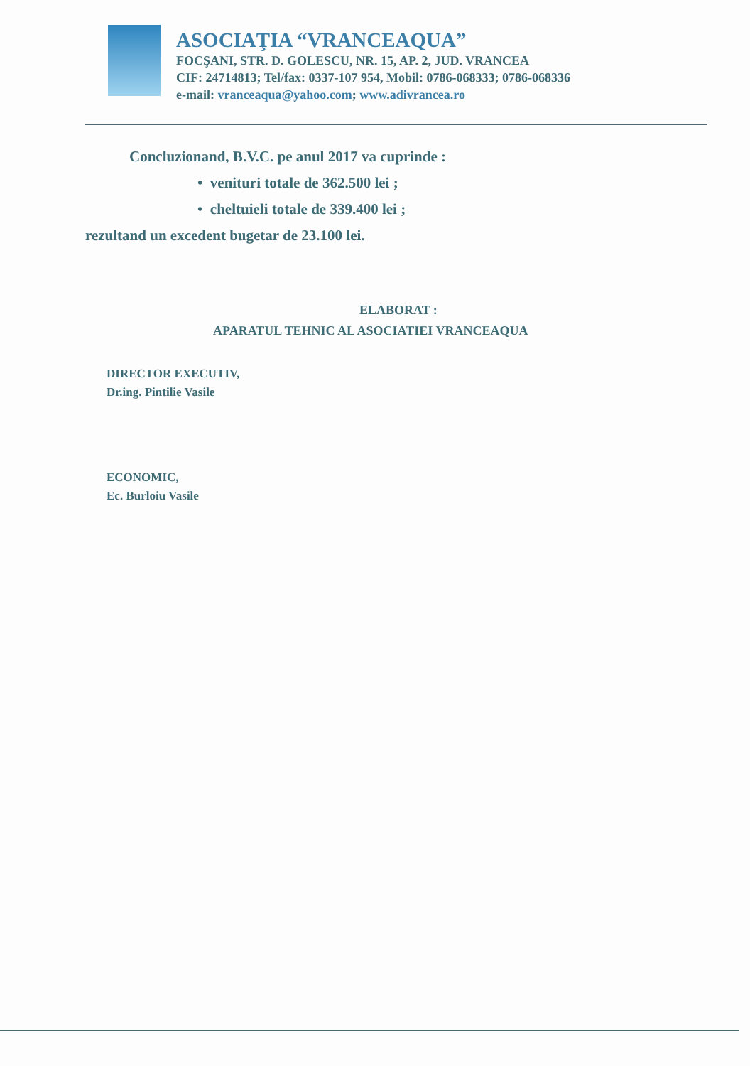ASOCIAŢIA “VRANCEAQUA”
FOCŞANI, STR. D. GOLESCU, NR. 15, AP. 2, JUD. VRANCEA
CIF: 24714813; Tel/fax: 0337-107 954, Mobil: 0786-068333; 0786-068336
e-mail: vranceaqua@yahoo.com; www.adivrancea.ro
Concluzionand, B.V.C. pe anul 2017 va cuprinde :
• venituri totale de 362.500 lei ;
• cheltuieli totale de 339.400 lei ;
rezultand un excedent bugetar de 23.100 lei.
ELABORAT :
APARATUL TEHNIC AL ASOCIATIEI VRANCEAQUA
DIRECTOR EXECUTIV,
Dr.ing. Pintilie Vasile
ECONOMIC,
Ec. Burloiu Vasile